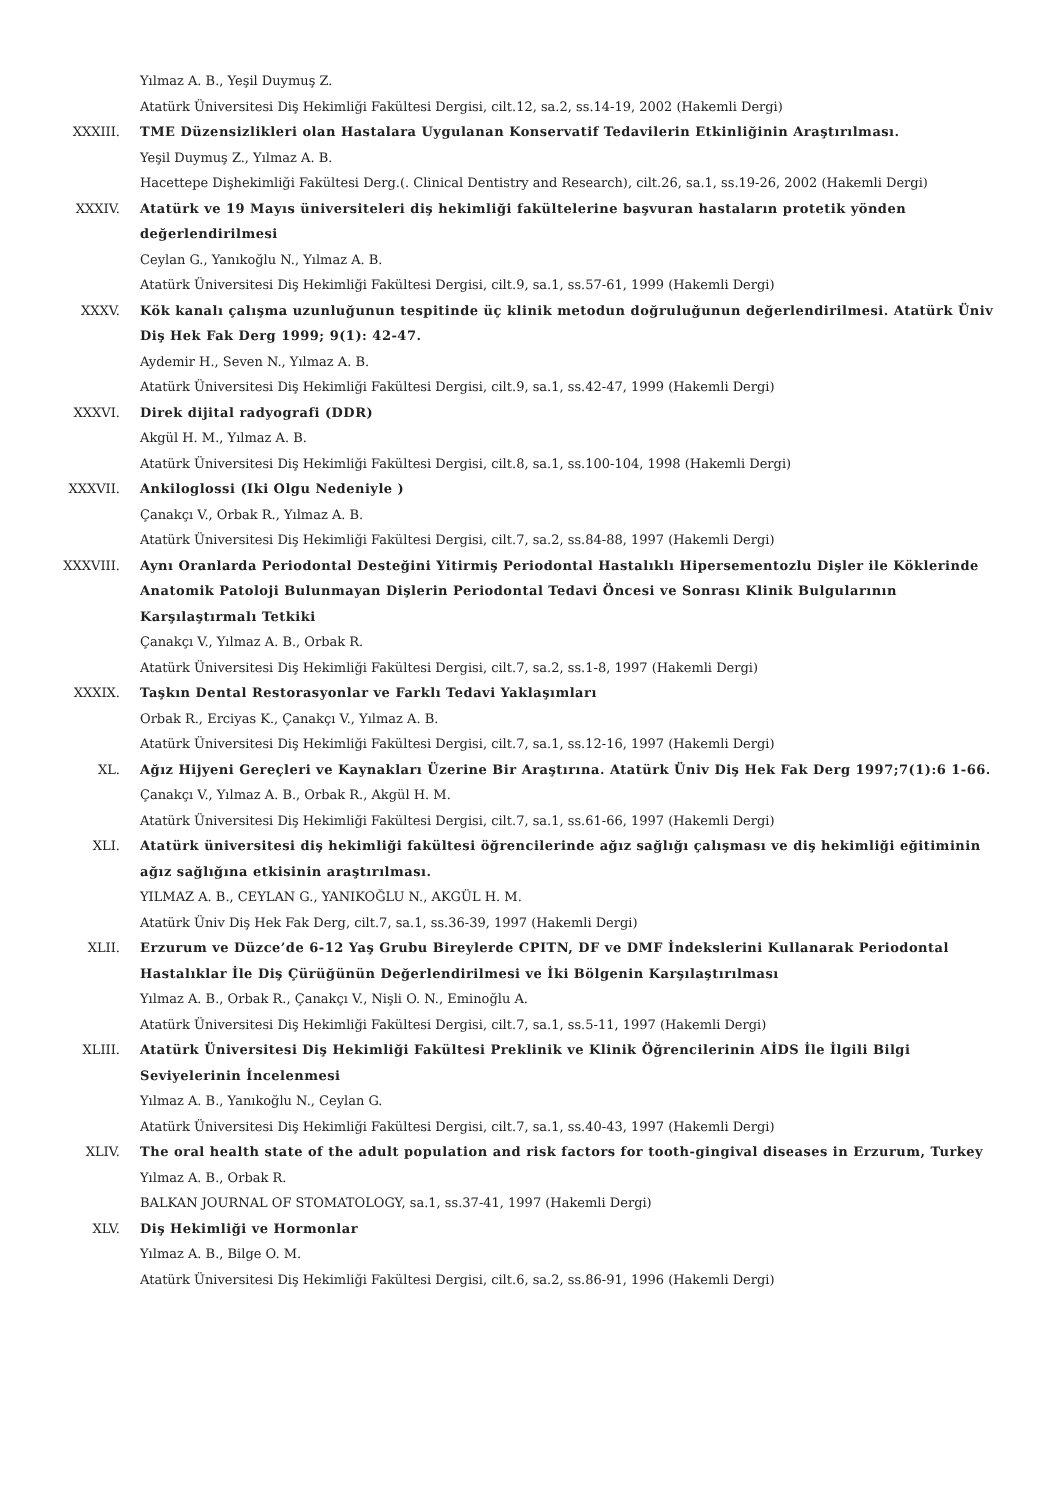Yılmaz A. B., Yeşil Duymuş Z.
Atatürk Üniversitesi Diş Hekimliği Fakültesi Dergisi, cilt.12, sa.2, ss.14-19, 2002 (Hakemli Dergi)
XXXIII. TME Düzensizlikleri olan Hastalara Uygulanan Konservatif Tedavilerin Etkinliğinin Araştırılması.
Yeşil Duymuş Z., Yılmaz A. B.
Hacettepe Dişhekimliği Fakültesi Derg.(. Clinical Dentistry and Research), cilt.26, sa.1, ss.19-26, 2002 (Hakemli Dergi)
XXXIV. Atatürk ve 19 Mayıs üniversiteleri diş hekimliği fakültelerine başvuran hastaların protetik yönden değerlendirilmesi
Ceylan G., Yanıkoğlu N., Yılmaz A. B.
Atatürk Üniversitesi Diş Hekimliği Fakültesi Dergisi, cilt.9, sa.1, ss.57-61, 1999 (Hakemli Dergi)
XXXV. Kök kanalı çalışma uzunluğunun tespitinde üç klinik metodun doğruluğunun değerlendirilmesi. Atatürk Üniv Diş Hek Fak Derg 1999; 9(1): 42-47.
Aydemir H., Seven N., Yılmaz A. B.
Atatürk Üniversitesi Diş Hekimliği Fakültesi Dergisi, cilt.9, sa.1, ss.42-47, 1999 (Hakemli Dergi)
XXXVI. Direk dijital radyografi (DDR)
Akgül H. M., Yılmaz A. B.
Atatürk Üniversitesi Diş Hekimliği Fakültesi Dergisi, cilt.8, sa.1, ss.100-104, 1998 (Hakemli Dergi)
XXXVII. Ankiloglossi (Iki Olgu Nedeniyle )
Çanakçı V., Orbak R., Yılmaz A. B.
Atatürk Üniversitesi Diş Hekimliği Fakültesi Dergisi, cilt.7, sa.2, ss.84-88, 1997 (Hakemli Dergi)
XXXVIII. Aynı Oranlarda Periodontal Desteğini Yitirmiş Periodontal Hastalıklı Hipersementozlu Dişler ile Köklerinde Anatomik Patoloji Bulunmayan Dişlerin Periodontal Tedavi Öncesi ve Sonrası Klinik Bulgularının Karşılaştırmalı Tetkiki
Çanakçı V., Yılmaz A. B., Orbak R.
Atatürk Üniversitesi Diş Hekimliği Fakültesi Dergisi, cilt.7, sa.2, ss.1-8, 1997 (Hakemli Dergi)
XXXIX. Taşkın Dental Restorasyonlar ve Farklı Tedavi Yaklaşımları
Orbak R., Erciyas K., Çanakçı V., Yılmaz A. B.
Atatürk Üniversitesi Diş Hekimliği Fakültesi Dergisi, cilt.7, sa.1, ss.12-16, 1997 (Hakemli Dergi)
XL. Ağız Hijyeni Gereçleri ve Kaynakları Üzerine Bir Araştırına. Atatürk Üniv Diş Hek Fak Derg 1997;7(1):6 1-66.
Çanakçı V., Yılmaz A. B., Orbak R., Akgül H. M.
Atatürk Üniversitesi Diş Hekimliği Fakültesi Dergisi, cilt.7, sa.1, ss.61-66, 1997 (Hakemli Dergi)
XLI. Atatürk üniversitesi diş hekimliği fakültesi öğrencilerinde ağız sağlığı çalışması ve diş hekimliği eğitiminin ağız sağlığına etkisinin araştırılması.
YILMAZ A. B., CEYLAN G., YANIKOĞLU N., AKGÜL H. M.
Atatürk Üniv Diş Hek Fak Derg, cilt.7, sa.1, ss.36-39, 1997 (Hakemli Dergi)
XLII. Erzurum ve Düzce’de 6-12 Yaş Grubu Bireylerde CPITN, DF ve DMF İndekslerini Kullanarak Periodontal Hastalıklar İle Diş Çürüğünün Değerlendirilmesi ve İki Bölgenin Karşılaştırılması
Yılmaz A. B., Orbak R., Çanakçı V., Nişli O. N., Eminoğlu A.
Atatürk Üniversitesi Diş Hekimliği Fakültesi Dergisi, cilt.7, sa.1, ss.5-11, 1997 (Hakemli Dergi)
XLIII. Atatürk Üniversitesi Diş Hekimliği Fakültesi Preklinik ve Klinik Öğrencilerinin AİDS İle İlgili Bilgi Seviyelerinin İncelenmesi
Yılmaz A. B., Yanıkoğlu N., Ceylan G.
Atatürk Üniversitesi Diş Hekimliği Fakültesi Dergisi, cilt.7, sa.1, ss.40-43, 1997 (Hakemli Dergi)
XLIV. The oral health state of the adult population and risk factors for tooth-gingival diseases in Erzurum, Turkey
Yılmaz A. B., Orbak R.
BALKAN JOURNAL OF STOMATOLOGY, sa.1, ss.37-41, 1997 (Hakemli Dergi)
XLV. Diş Hekimliği ve Hormonlar
Yılmaz A. B., Bilge O. M.
Atatürk Üniversitesi Diş Hekimliği Fakültesi Dergisi, cilt.6, sa.2, ss.86-91, 1996 (Hakemli Dergi)